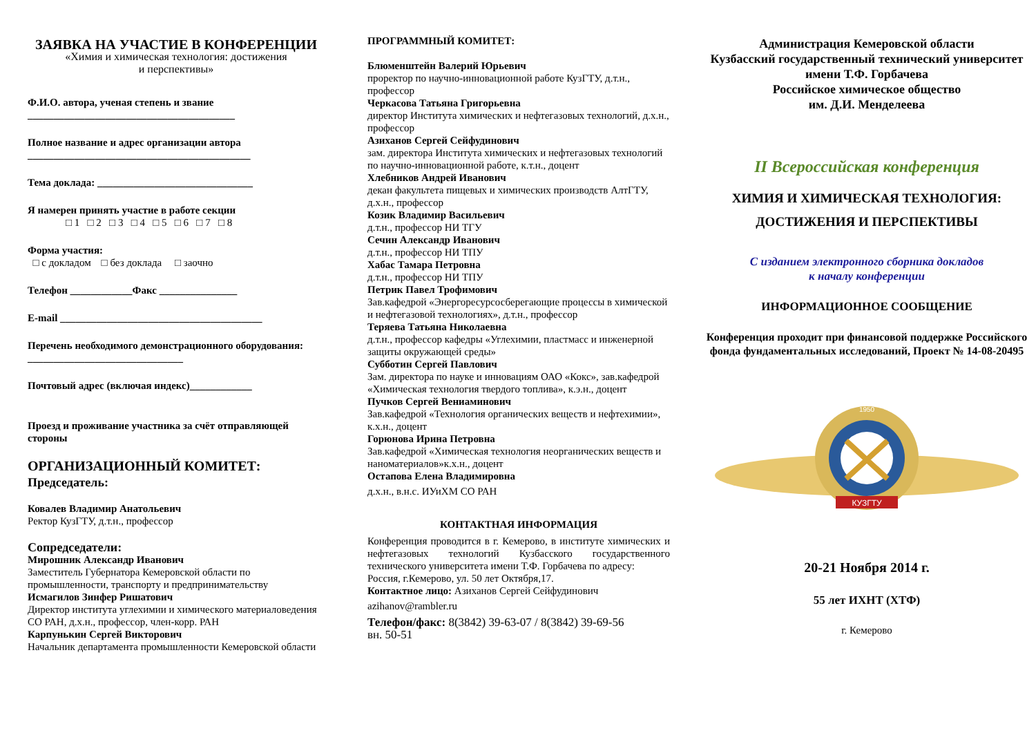ЗАЯВКА НА УЧАСТИЕ В КОНФЕРЕНЦИИ
«Химия и химическая технология: достижения
и перспективы»
Ф.И.О. автора, ученая степень и звание
________________________________________
Полное название и адрес организации автора
___________________________________________
Тема доклада: ______________________________
Я намерен принять участие в работе секции
□ 1 □ 2 □ 3 □ 4 □ 5 □ 6 □ 7 □ 8
Форма участия:
□ с докладом □ без доклада □ заочно
Телефон ____________Факс _______________
E-mail _______________________________________
Перечень необходимого демонстрационного оборудования: ______________________________
Почтовый адрес (включая индекс)____________
Проезд и проживание участника за счёт отправляющей стороны
ОРГАНИЗАЦИОННЫЙ КОМИТЕТ:
Председатель:
Ковалев Владимир Анатольевич
Ректор КузГТУ, д.т.н., профессор
Сопредседатели:
Мирошник Александр Иванович
Заместитель Губернатора Кемеровской области по промышленности, транспорту и предпринимательству
Исмагилов Зинфер Ришатович
Директор института углехимии и химического материаловедения СО РАН, д.х.н., профессор, член-корр. РАН
Карпунькин Сергей Викторович
Начальник департамента промышленности Кемеровской области
ПРОГРАММНЫЙ КОМИТЕТ:
Блюменштейн Валерий Юрьевич
проректор по научно-инновационной работе КузГТУ, д.т.н., профессор
Черкасова Татьяна Григорьевна
директор Института химических и нефтегазовых технологий, д.х.н., профессор
Азиханов Сергей Сейфудинович
зам. директора Института химических и нефтегазовых технологий по научно-инновационной работе, к.т.н., доцент
Хлебников Андрей Иванович
декан факультета пищевых и химических производств АлтГТУ, д.х.н., профессор
Козик Владимир Васильевич
д.т.н., профессор НИ ТГУ
Сечин Александр Иванович
д.т.н., профессор НИ ТПУ
Хабас Тамара Петровна
д.т.н., профессор НИ ТПУ
Петрик Павел Трофимович
Зав.кафедрой «Энергоресурсосберегающие процессы в химической и нефтегазовой технологиях», д.т.н., профессор
Теряева Татьяна Николаевна
д.т.н., профессор кафедры «Углехимии, пластмасс и инженерной защиты окружающей среды»
Субботин Сергей Павлович
Зам. директора по науке и инновациям ОАО «Кокс», зав.кафедрой «Химическая технология твердого топлива», к.э.н., доцент
Пучков Сергей Вениаминович
Зав.кафедрой «Технология органических веществ и нефтехимии», к.х.н., доцент
Горюнова Ирина Петровна
Зав.кафедрой «Химическая технология неорганических веществ и наноматериалов»к.х.н., доцент
Остапова Елена Владимировна
д.х.н., в.н.с. ИУиХМ СО РАН
КОНТАКТНАЯ ИНФОРМАЦИЯ
Конференция проводится в г. Кемерово, в институте химических и нефтегазовых технологий Кузбасского государственного технического университета имени Т.Ф. Горбачева по адресу:
Россия, г.Кемерово, ул. 50 лет Октября,17.
Контактное лицо: Азиханов Сергей Сейфудинович
azihanov@rambler.ru
Телефон/факс: 8(3842) 39-63-07 / 8(3842) 39-69-56
вн. 50-51
Администрация Кемеровской области
Кузбасский государственный технический университет имени Т.Ф. Горбачева
Российское химическое общество
им. Д.И. Менделеева
II Всероссийская конференция
ХИМИЯ И ХИМИЧЕСКАЯ ТЕХНОЛОГИЯ:
ДОСТИЖЕНИЯ И ПЕРСПЕКТИВЫ
С изданием электронного сборника докладов
к началу конференции
ИНФОРМАЦИОННОЕ СООБЩЕНИЕ
Конференция проходит при финансовой поддержке Российского фонда фундаментальных исследований, Проект № 14-08-20495
1950
КУЗГТУ
20-21 Ноября 2014 г.
55 лет ИХНТ (ХТФ)
г. Кемерово